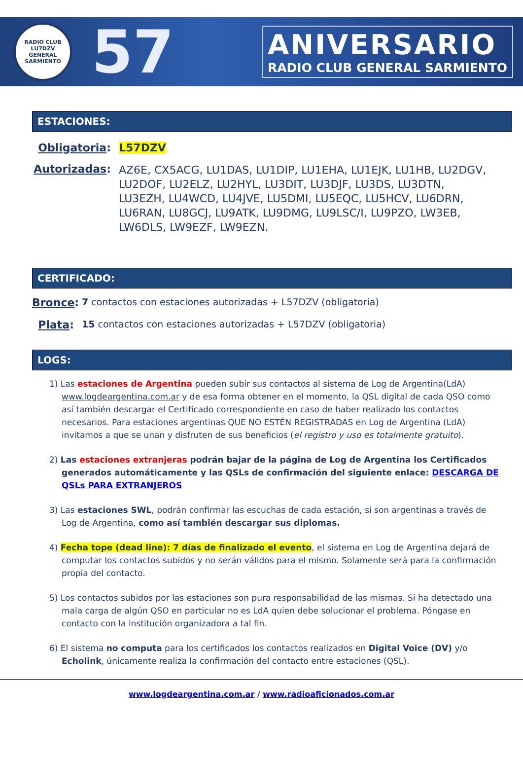RADIO CLUB
LU7DZV
GENERAL SARMIENTO
57
ANIVERSARIO
RADIO CLUB GENERAL SARMIENTO
ESTACIONES:
Obligatoria: L57DZV
Autorizadas:
AZ6E, CX5ACG, LU1DAS, LU1DIP, LU1EHA, LU1EJK, LU1HB, LU2DGV, LU2DOF, LU2ELZ, LU2HYL, LU3DIT, LU3DJF, LU3DS, LU3DTN, LU3EZH, LU4WCD, LU4JVE, LU5DMI, LU5EQC, LU5HCV, LU6DRN, LU6RAN, LU8GCJ, LU9ATK, LU9DMG, LU9LSC/I, LU9PZO, LW3EB, LW6DLS, LW9EZF, LW9EZN.
CERTIFICADO:
Bronce:
7 contactos con estaciones autorizadas + L57DZV (obligatoria)
Plata:
15 contactos con estaciones autorizadas + L57DZV (obligatoria)
LOGS:
1) Las estaciones de Argentina pueden subir sus contactos al sistema de Log de Argentina(LdA) www.logdeargentina.com.ar y de esa forma obtener en el momento, la QSL digital de cada QSO como así también descargar el Certificado correspondiente en caso de haber realizado los contactos necesarios. Para estaciones argentinas QUE NO ESTÉN REGISTRADAS en Log de Argentina (LdA) invitamos a que se unan y disfruten de sus beneficios (el registro y uso es totalmente gratuito).
2) Las estaciones extranjeras podrán bajar de la página de Log de Argentina los Certificados generados automáticamente y las QSLs de confirmación del siguiente enlace: DESCARGA DE QSLs PARA EXTRANJEROS
3) Las estaciones SWL, podrán confirmar las escuchas de cada estación, si son argentinas a través de Log de Argentina, como así también descargar sus diplomas.
4) Fecha tope (dead line): 7 días de finalizado el evento, el sistema en Log de Argentina dejará de computar los contactos subidos y no serán válidos para el mismo. Solamente será para la confirmación propia del contacto.
5) Los contactos subidos por las estaciones son pura responsabilidad de las mismas. Si ha detectado una mala carga de algún QSO en particular no es LdA quien debe solucionar el problema. Póngase en contacto con la institución organizadora a tal fin.
6) El sistema no computa para los certificados los contactos realizados en Digital Voice (DV) y/o Echolink, únicamente realiza la confirmación del contacto entre estaciones (QSL).
www.logdeargentina.com.ar / www.radioaficionados.com.ar